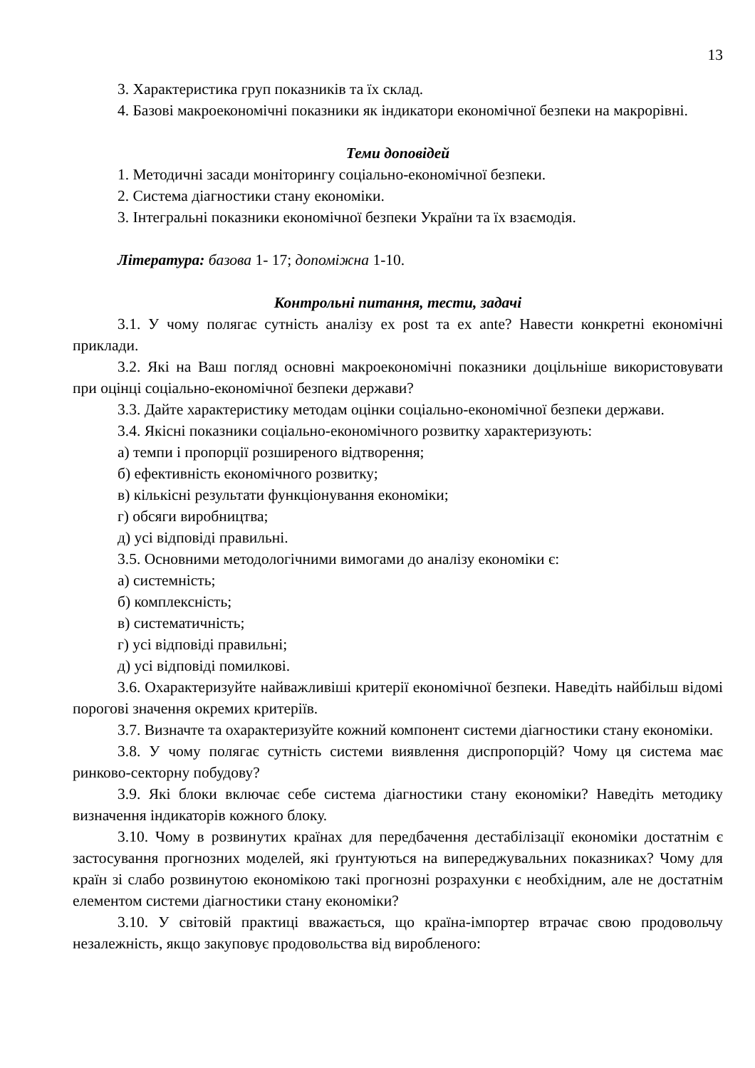13
3. Характеристика груп показників та їх склад.
4. Базові макроекономічні показники як індикатори економічної безпеки на макрорівні.
Теми доповідей
1. Методичні засади моніторингу соціально-економічної безпеки.
2. Система діагностики стану економіки.
3. Інтегральні показники економічної безпеки України та їх взаємодія.
Література: базова 1- 17; допоміжна 1-10.
Контрольні питання, тести, задачі
3.1. У чому полягає сутність аналізу ex post та ex ante? Навести конкретні економічні приклади.
3.2. Які на Ваш погляд основні макроекономічні показники доцільніше використовувати при оцінці соціально-економічної безпеки держави?
3.3. Дайте характеристику методам оцінки соціально-економічної безпеки держави.
3.4. Якісні показники соціально-економічного розвитку характеризують:
а) темпи і пропорції розширеного відтворення;
б) ефективність економічного розвитку;
в) кількісні результати функціонування економіки;
г) обсяги виробництва;
д) усі відповіді правильні.
3.5. Основними методологічними вимогами до аналізу економіки є:
а) системність;
б) комплексність;
в) систематичність;
г) усі відповіді правильні;
д) усі відповіді помилкові.
3.6. Охарактеризуйте найважливіші критерії економічної безпеки. Наведіть найбільш відомі порогові значення окремих критеріїв.
3.7. Визначте та охарактеризуйте кожний компонент системи діагностики стану економіки.
3.8. У чому полягає сутність системи виявлення диспропорцій? Чому ця система має ринково-секторну побудову?
3.9. Які блоки включає себе система діагностики стану економіки? Наведіть методику визначення індикаторів кожного блоку.
3.10. Чому в розвинутих країнах для передбачення дестабілізації економіки достатнім є застосування прогнозних моделей, які ґрунтуються на випереджувальних показниках? Чому для країн зі слабо розвинутою економікою такі прогнозні розрахунки є необхідним, але не достатнім елементом системи діагностики стану економіки?
3.10. У світовій практиці вважається, що країна-імпортер втрачає свою продовольчу незалежність, якщо закуповує продовольства від виробленого: